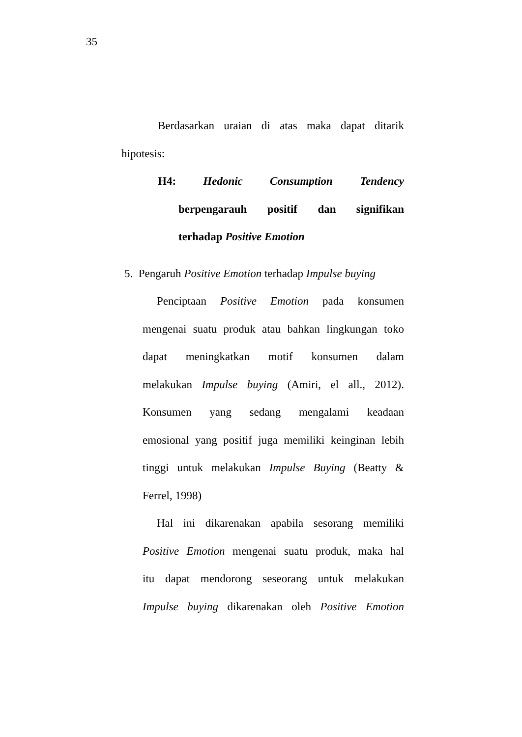35
Berdasarkan uraian di atas maka dapat ditarik
hipotesis:
H4: Hedonic Consumption Tendency
berpengarauh positif dan signifikan
terhadap Positive Emotion
5. Pengaruh Positive Emotion terhadap Impulse buying
Penciptaan Positive Emotion pada konsumen
mengenai suatu produk atau bahkan lingkungan toko
dapat meningkatkan motif konsumen dalam
melakukan Impulse buying (Amiri, el all., 2012).
Konsumen yang sedang mengalami keadaan
emosional yang positif juga memiliki keinginan lebih
tinggi untuk melakukan Impulse Buying (Beatty &
Ferrel, 1998)
Hal ini dikarenakan apabila sesorang memiliki
Positive Emotion mengenai suatu produk, maka hal
itu dapat mendorong seseorang untuk melakukan
Impulse buying dikarenakan oleh Positive Emotion